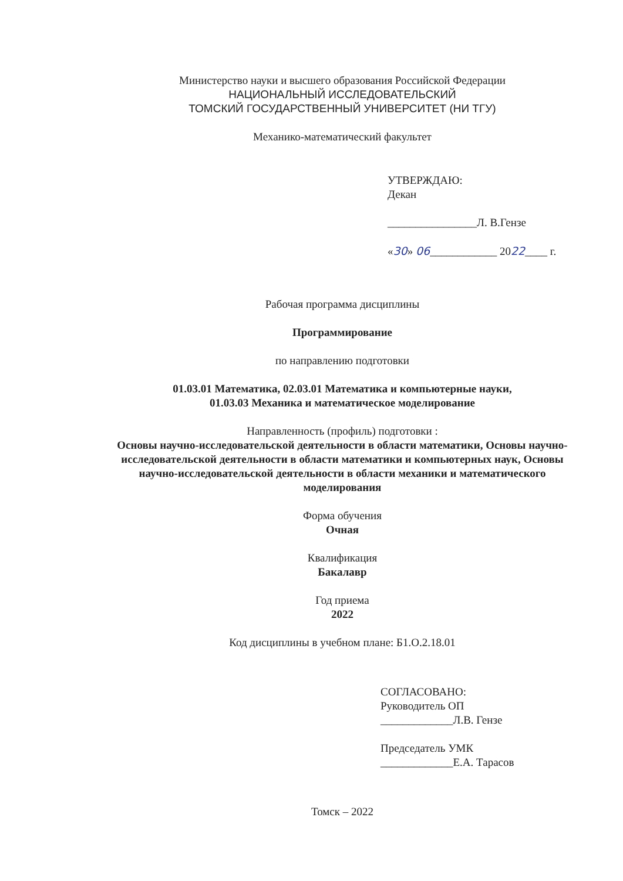Министерство науки и высшего образования Российской Федерации
НАЦИОНАЛЬНЫЙ ИССЛЕДОВАТЕЛЬСКИЙ
ТОМСКИЙ ГОСУДАРСТВЕННЫЙ УНИВЕРСИТЕТ (НИ ТГУ)
Механико-математический факультет
УТВЕРЖДАЮ:
Декан
________________Л. В.Гензе
«30» 06____________ 2022____ г.
Рабочая программа дисциплины
Программирование
по направлению подготовки
01.03.01 Математика, 02.03.01 Математика и компьютерные науки,
01.03.03 Механика и математическое моделирование
Направленность (профиль) подготовки :
Основы научно-исследовательской деятельности в области математики, Основы научно-исследовательской деятельности в области математики и компьютерных наук, Основы научно-исследовательской деятельности в области механики и математического моделирования
Форма обучения
Очная
Квалификация
Бакалавр
Год приема
2022
Код дисциплины в учебном плане: Б1.О.2.18.01
СОГЛАСОВАНО:
Руководитель ОП
_____________Л.В. Гензе
Председатель УМК
_____________Е.А. Тарасов
Томск – 2022